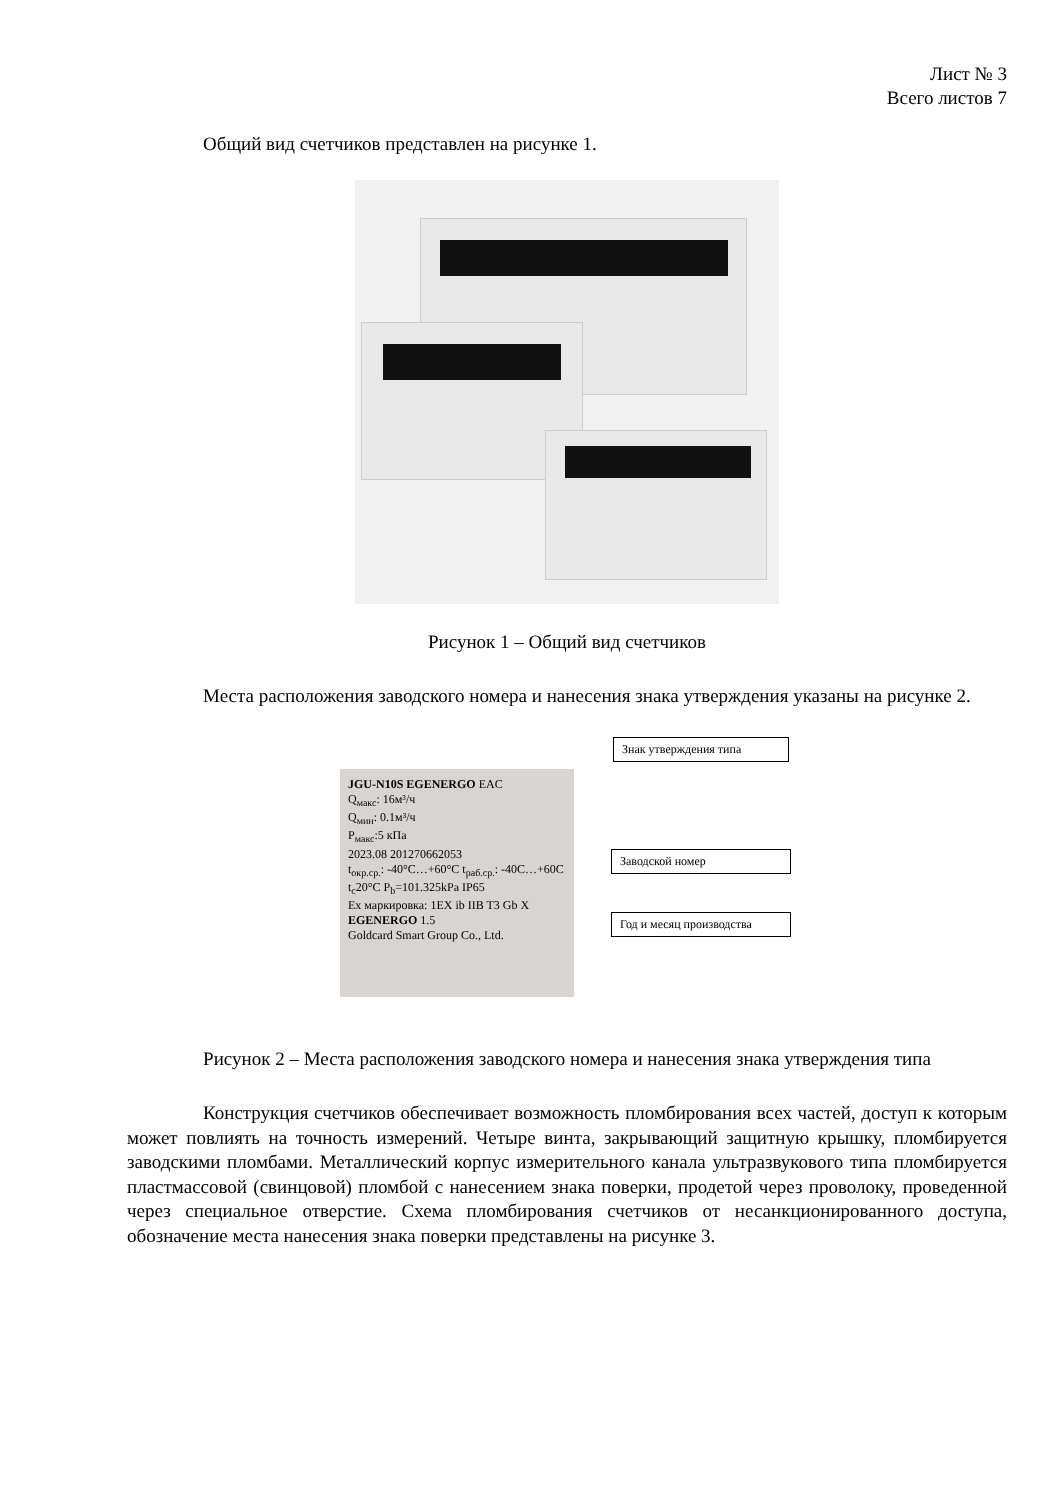Лист № 3
Всего листов 7
Общий вид счетчиков представлен на рисунке 1.
Рисунок 1 – Общий вид счетчиков
Места расположения заводского номера и нанесения знака утверждения указаны на рисунке 2.
JGU-N10S EGENERGO EAC
Q<sub>макс</sub>: 16м³/ч
Q<sub>мин</sub>: 0.1м³/ч
P<sub>макс</sub>:5 кПа
2023.08 201270662053
t<sub>окр.ср.</sub>: -40°C…+60°C t<sub>раб.ср.</sub>: -40C…+60C
t<sub>c</sub>20°C P<sub>b</sub>=101.325kPa IP65
Ex маркировка: 1EX ib IIB T3 Gb X
EGENERGO 1.5
Goldcard Smart Group Co., Ltd.
Знак утверждения типа
Заводской номер
Год и месяц производства
Рисунок 2 – Места расположения заводского номера и нанесения знака утверждения типа
Конструкция счетчиков обеспечивает возможность пломбирования всех частей, доступ к которым может повлиять на точность измерений. Четыре винта, закрывающий защитную крышку, пломбируется заводскими пломбами. Металлический корпус измерительного канала ультразвукового типа пломбируется пластмассовой (свинцовой) пломбой с нанесением знака поверки, продетой через проволоку, проведенной через специальное отверстие. Схема пломбирования счетчиков от несанкционированного доступа, обозначение места нанесения знака поверки представлены на рисунке 3.